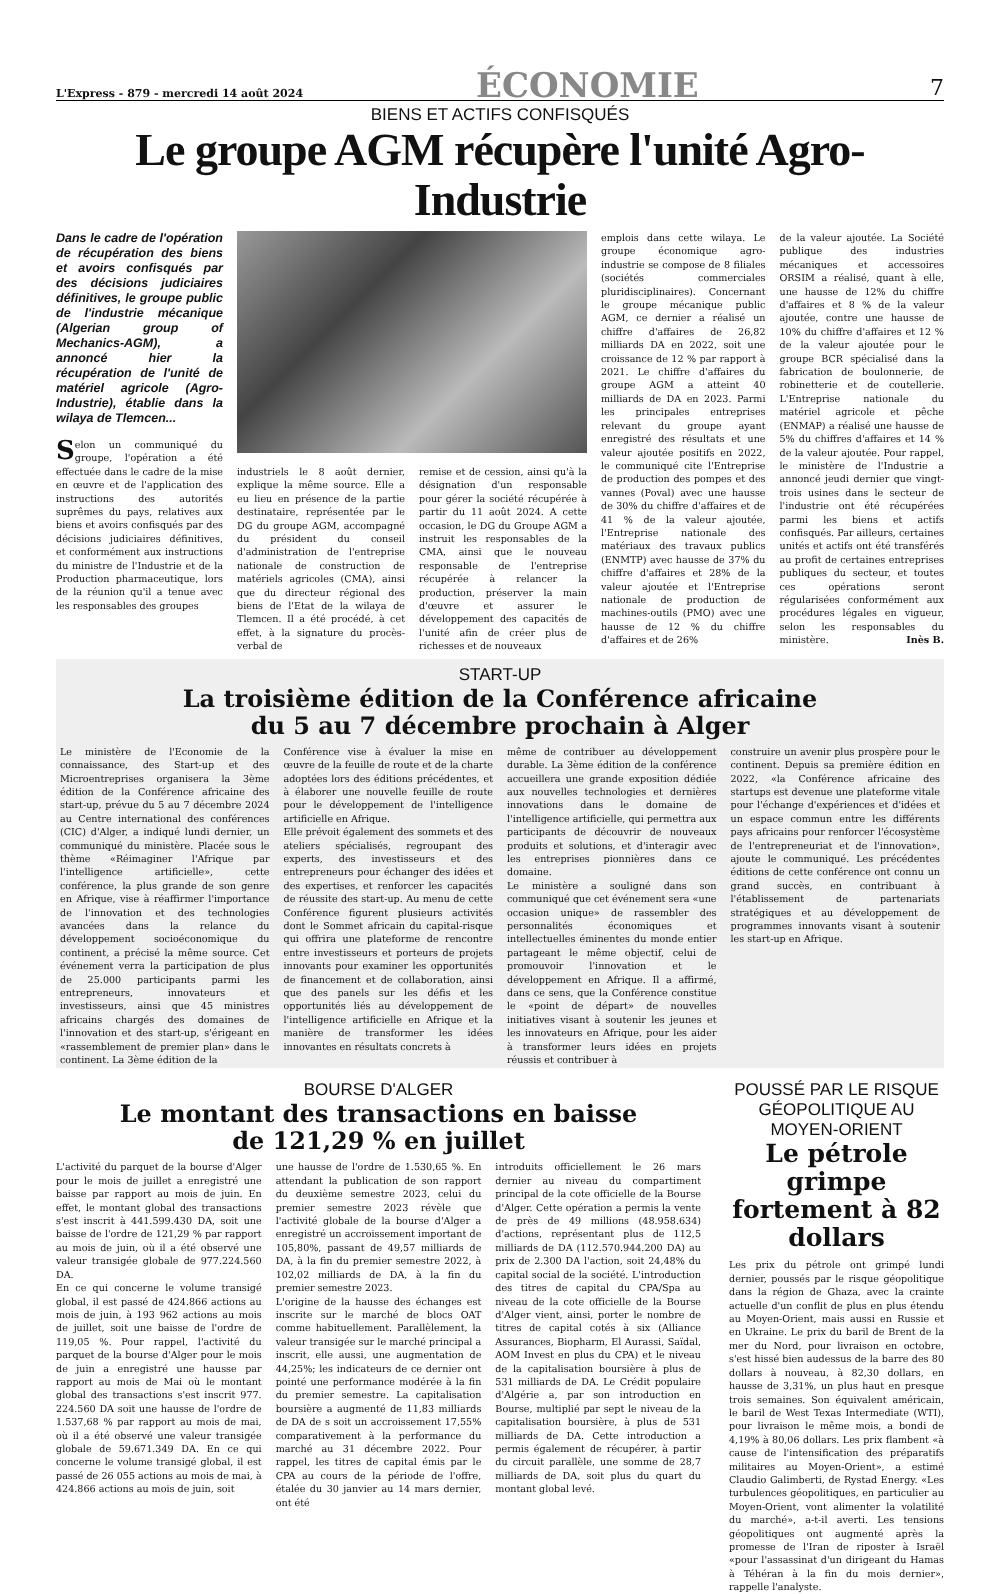L'Express - 879 - mercredi 14 août 2024
ÉCONOMIE
7
BIENS ET ACTIFS CONFISQUÉS
Le groupe AGM récupère l'unité Agro-Industrie
Dans le cadre de l'opération de récupération des biens et avoirs confisqués par des décisions judiciaires définitives, le groupe public de l'industrie mécanique (Algerian group of Mechanics-AGM), a annoncé hier la récupération de l'unité de matériel agricole (Agro-Industrie), établie dans la wilaya de Tlemcen...
Selon un communiqué du groupe, l'opération a été effectuée dans le cadre de la mise en œuvre et de l'application des instructions des autorités suprêmes du pays, relatives aux biens et avoirs confisqués par des décisions judiciaires définitives, et conformément aux instructions du ministre de l'Industrie et de la Production pharmaceutique, lors de la réunion qu'il a tenue avec les responsables des groupes
industriels le 8 août dernier, explique la même source. Elle a eu lieu en présence de la partie destinataire, représentée par le DG du groupe AGM, accompagné du président du conseil d'administration de l'entreprise nationale de construction de matériels agricoles (CMA), ainsi que du directeur régional des biens de l'Etat de la wilaya de Tlemcen. Il a été procédé, à cet effet, à la signature du procès-verbal de
remise et de cession, ainsi qu'à la désignation d'un responsable pour gérer la société récupérée à partir du 11 août 2024. A cette occasion, le DG du Groupe AGM a instruit les responsables de la CMA, ainsi que le nouveau responsable de l'entreprise récupérée à relancer la production, préserver la main d'œuvre et assurer le développement des capacités de l'unité afin de créer plus de richesses et de nouveaux
emplois dans cette wilaya. Le groupe économique agro-industrie se compose de 8 filiales (sociétés commerciales pluridisciplinaires). Concernant le groupe mécanique public AGM, ce dernier a réalisé un chiffre d'affaires de 26,82 milliards DA en 2022, soit une croissance de 12 % par rapport à 2021. Le chiffre d'affaires du groupe AGM a atteint 40 milliards de DA en 2023. Parmi les principales entreprises relevant du groupe ayant enregistré des résultats et une valeur ajoutée positifs en 2022, le communiqué cite l'Entreprise de production des pompes et des vannes (Poval) avec une hausse de 30% du chiffre d'affaires et de 41 % de la valeur ajoutée, l'Entreprise nationale des matériaux des travaux publics (ENMTP) avec hausse de 37% du chiffre d'affaires et 28% de la valeur ajoutée et l'Entreprise nationale de production de machines-outils (PMO) avec une hausse de 12 % du chiffre d'affaires et de 26%
de la valeur ajoutée. La Société publique des industries mécaniques et accessoires ORSIM a réalisé, quant à elle, une hausse de 12% du chiffre d'affaires et 8 % de la valeur ajoutée, contre une hausse de 10% du chiffre d'affaires et 12 % de la valeur ajoutée pour le groupe BCR spécialisé dans la fabrication de boulonnerie, de robinetterie et de coutellerie. L'Entreprise nationale du matériel agricole et pêche (ENMAP) a réalisé une hausse de 5% du chiffres d'affaires et 14 % de la valeur ajoutée. Pour rappel, le ministère de l'Industrie a annoncé jeudi dernier que vingt-trois usines dans le secteur de l'industrie ont été récupérées parmi les biens et actifs confisqués. Par ailleurs, certaines unités et actifs ont été transférés au profit de certaines entreprises publiques du secteur, et toutes ces opérations seront régularisées conformément aux procédures légales en vigueur, selon les responsables du ministère. Inès B.
START-UP
La troisième édition de la Conférence africaine
du 5 au 7 décembre prochain à Alger
Le ministère de l'Economie de la connaissance, des Start-up et des Microentreprises organisera la 3ème édition de la Conférence africaine des start-up, prévue du 5 au 7 décembre 2024 au Centre international des conférences (CIC) d'Alger, a indiqué lundi dernier, un communiqué du ministère. Placée sous le thème «Réimaginer l'Afrique par l'intelligence artificielle», cette conférence, la plus grande de son genre en Afrique, vise à réaffirmer l'importance de l'innovation et des technologies avancées dans la relance du développement socioéconomique du continent, a précisé la même source. Cet événement verra la participation de plus de 25.000 participants parmi les entrepreneurs, innovateurs et investisseurs, ainsi que 45 ministres africains chargés des domaines de l'innovation et des start-up, s'érigeant en «rassemblement de premier plan» dans le continent. La 3ème édition de la
Conférence vise à évaluer la mise en œuvre de la feuille de route et de la charte adoptées lors des éditions précédentes, et à élaborer une nouvelle feuille de route pour le développement de l'intelligence artificielle en Afrique.
Elle prévoit également des sommets et des ateliers spécialisés, regroupant des experts, des investisseurs et des entrepreneurs pour échanger des idées et des expertises, et renforcer les capacités de réussite des start-up. Au menu de cette Conférence figurent plusieurs activités dont le Sommet africain du capital-risque qui offrira une plateforme de rencontre entre investisseurs et porteurs de projets innovants pour examiner les opportunités de financement et de collaboration, ainsi que des panels sur les défis et les opportunités liés au développement de l'intelligence artificielle en Afrique et la manière de transformer les idées innovantes en résultats concrets à
même de contribuer au développement durable. La 3ème édition de la conférence accueillera une grande exposition dédiée aux nouvelles technologies et dernières innovations dans le domaine de l'intelligence artificielle, qui permettra aux participants de découvrir de nouveaux produits et solutions, et d'interagir avec les entreprises pionnières dans ce domaine.
Le ministère a souligné dans son communiqué que cet événement sera «une occasion unique» de rassembler des personnalités économiques et intellectuelles éminentes du monde entier partageant le même objectif, celui de promouvoir l'innovation et le développement en Afrique. Il a affirmé, dans ce sens, que la Conférence constitue le «point de départ» de nouvelles initiatives visant à soutenir les jeunes et les innovateurs en Afrique, pour les aider à transformer leurs idées en projets réussis et contribuer à
construire un avenir plus prospère pour le continent. Depuis sa première édition en 2022, «la Conférence africaine des startups est devenue une plateforme vitale pour l'échange d'expériences et d'idées et un espace commun entre les différents pays africains pour renforcer l'écosystème de l'entrepreneuriat et de l'innovation», ajoute le communiqué. Les précédentes éditions de cette conférence ont connu un grand succès, en contribuant à l'établissement de partenariats stratégiques et au développement de programmes innovants visant à soutenir les start-up en Afrique.
BOURSE D'ALGER
Le montant des transactions en baisse
de 121,29 % en juillet
L'activité du parquet de la bourse d'Alger pour le mois de juillet a enregistré une baisse par rapport au mois de juin. En effet, le montant global des transactions s'est inscrit à 441.599.430 DA, soit une baisse de l'ordre de 121,29 % par rapport au mois de juin, où il a été observé une valeur transigée globale de 977.224.560 DA.
En ce qui concerne le volume transigé global, il est passé de 424.866 actions au mois de juin, à 193 962 actions au mois de juillet, soit une baisse de l'ordre de 119,05 %. Pour rappel, l'activité du parquet de la bourse d'Alger pour le mois de juin a enregistré une hausse par rapport au mois de Mai où le montant global des transactions s'est inscrit 977. 224.560 DA soit une hausse de l'ordre de 1.537,68 % par rapport au mois de mai, où il a été observé une valeur transigée globale de 59.671.349 DA. En ce qui concerne le volume transigé global, il est passé de 26 055 actions au mois de mai, à 424.866 actions au mois de juin, soit
une hausse de l'ordre de 1.530,65 %. En attendant la publication de son rapport du deuxième semestre 2023, celui du premier semestre 2023 révèle que l'activité globale de la bourse d'Alger a enregistré un accroissement important de 105,80%, passant de 49,57 milliards de DA, à la fin du premier semestre 2022, à 102,02 milliards de DA, à la fin du premier semestre 2023.
L'origine de la hausse des échanges est inscrite sur le marché de blocs OAT comme habituellement. Parallèlement, la valeur transigée sur le marché principal a inscrit, elle aussi, une augmentation de 44,25%; les indicateurs de ce dernier ont pointé une performance modérée à la fin du premier semestre. La capitalisation boursière a augmenté de 11,83 milliards de DA de s soit un accroissement 17,55% comparativement à la performance du marché au 31 décembre 2022. Pour rappel, les titres de capital émis par le CPA au cours de la période de l'offre, étalée du 30 janvier au 14 mars dernier, ont été
introduits officiellement le 26 mars dernier au niveau du compartiment principal de la cote officielle de la Bourse d'Alger. Cette opération a permis la vente de près de 49 millions (48.958.634) d'actions, représentant plus de 112,5 milliards de DA (112.570.944.200 DA) au prix de 2.300 DA l'action, soit 24,48% du capital social de la société. L'introduction des titres de capital du CPA/Spa au niveau de la cote officielle de la Bourse d'Alger vient, ainsi, porter le nombre de titres de capital cotés à six (Alliance Assurances, Biopharm, El Aurassi, Saïdal, AOM Invest en plus du CPA) et le niveau de la capitalisation boursière à plus de 531 milliards de DA. Le Crédit populaire d'Algérie a, par son introduction en Bourse, multiplié par sept le niveau de la capitalisation boursière, à plus de 531 milliards de DA. Cette introduction a permis également de récupérer, à partir du circuit parallèle, une somme de 28,7 milliards de DA, soit plus du quart du montant global levé.
POUSSÉ PAR LE RISQUE GÉOPOLITIQUE AU MOYEN-ORIENT
Le pétrole grimpe fortement à 82 dollars
Les prix du pétrole ont grimpé lundi dernier, poussés par le risque géopolitique dans la région de Ghaza, avec la crainte actuelle d'un conflit de plus en plus étendu au Moyen-Orient, mais aussi en Russie et en Ukraine. Le prix du baril de Brent de la mer du Nord, pour livraison en octobre, s'est hissé bien audessus de la barre des 80 dollars à nouveau, à 82,30 dollars, en hausse de 3,31%, un plus haut en presque trois semaines. Son équivalent américain, le baril de West Texas Intermediate (WTI), pour livraison le même mois, a bondi de 4,19% à 80,06 dollars. Les prix flambent «à cause de l'intensification des préparatifs militaires au Moyen-Orient», a estimé Claudio Galimberti, de Rystad Energy. «Les turbulences géopolitiques, en particulier au Moyen-Orient, vont alimenter la volatilité du marché», a-t-il averti. Les tensions géopolitiques ont augmenté après la promesse de l'Iran de riposter à Israël «pour l'assassinat d'un dirigeant du Hamas à Téhéran à la fin du mois dernier», rappelle l'analyste.